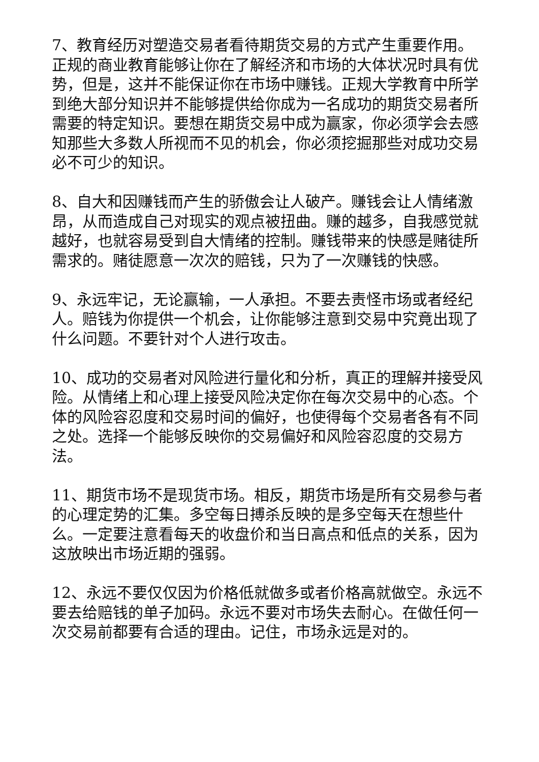7、教育经历对塑造交易者看待期货交易的方式产生重要作用。正规的商业教育能够让你在了解经济和市场的大体状况时具有优势，但是，这并不能保证你在市场中赚钱。正规大学教育中所学到绝大部分知识并不能够提供给你成为一名成功的期货交易者所需要的特定知识。要想在期货交易中成为赢家，你必须学会去感知那些大多数人所视而不见的机会，你必须挖掘那些对成功交易必不可少的知识。
8、自大和因赚钱而产生的骄傲会让人破产。赚钱会让人情绪激昂，从而造成自己对现实的观点被扭曲。赚的越多，自我感觉就越好，也就容易受到自大情绪的控制。赚钱带来的快感是赌徒所需求的。赌徒愿意一次次的赔钱，只为了一次赚钱的快感。
9、永远牢记，无论赢输，一人承担。不要去责怪市场或者经纪人。赔钱为你提供一个机会，让你能够注意到交易中究竟出现了什么问题。不要针对个人进行攻击。
10、成功的交易者对风险进行量化和分析，真正的理解并接受风险。从情绪上和心理上接受风险决定你在每次交易中的心态。个体的风险容忍度和交易时间的偏好，也使得每个交易者各有不同之处。选择一个能够反映你的交易偏好和风险容忍度的交易方法。
11、期货市场不是现货市场。相反，期货市场是所有交易参与者的心理定势的汇集。多空每日搏杀反映的是多空每天在想些什么。一定要注意看每天的收盘价和当日高点和低点的关系，因为这放映出市场近期的强弱。
12、永远不要仅仅因为价格低就做多或者价格高就做空。永远不要去给赔钱的单子加码。永远不要对市场失去耐心。在做任何一次交易前都要有合适的理由。记住，市场永远是对的。